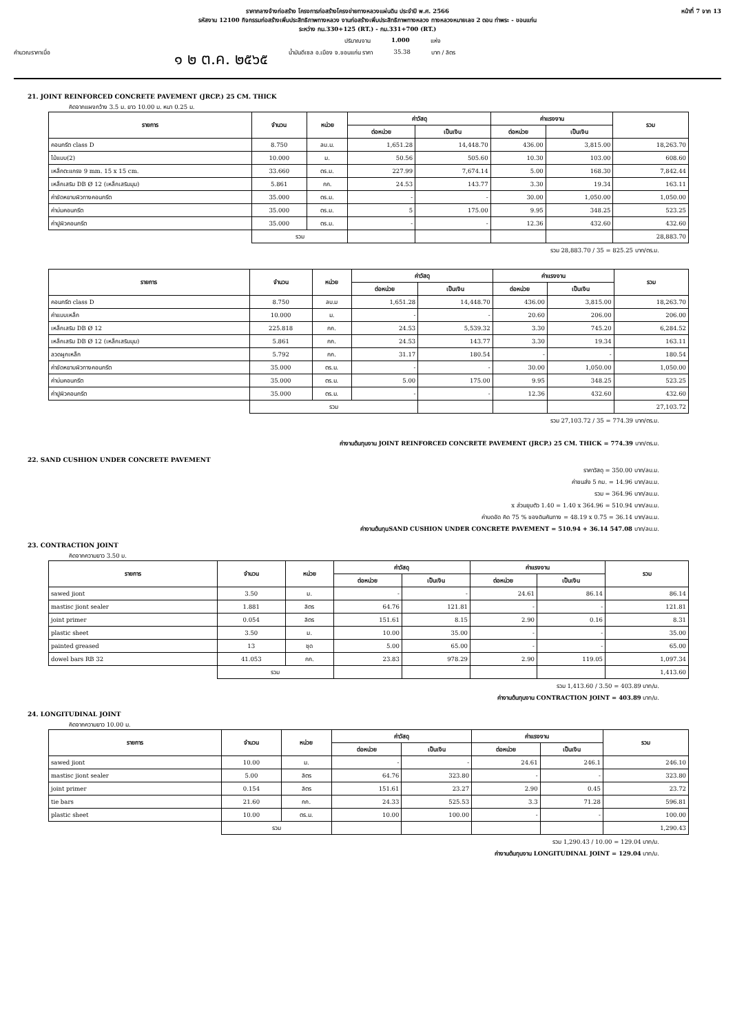ราคากลางจ้างก่อสร้าง โครงการก่อสร้างโครงข่ายทางหลวงแผ่นดิน ประจำปี พ.ศ. 2566 หน้าที่ 7 จาก 13
รหัสงาน 12100 กิจกรรมก่อสร้างเพิ่มประสิทธิภาพทางหลวง งานก่อสร้างเพิ่มประสิทธิภาพทางหลวง ทางหลวงหมายเลข 2 ตอน ท่าพระ - ขอนแก่น
ระหว่าง กม.330+125 (RT.) - กม.331+700 (RT.)
ปริมาณงาน 1.000 แห่ง
คำนวณราคาเมื่อ ๑ ๒ ต.ค. ๒๕๖๕ น้ำมันดีเซล อ.เมือง จ.ขอนแก่น ราคา 35.38 บาท / ลิตร
21. JOINT REINFORCED CONCRETE PAVEMENT (JRCP.) 25 CM. THICK
คิดจากแผงกว้าง 3.5 ม. ยาว 10.00 ม. หนา 0.25 ม.
| รายการ | จำนวน | หน่วย | ค่าวัสดุ | | ค่าแรงงาน | | รวม |
| --- | --- | --- | --- | --- | --- | --- | --- |
| | | | ต่อหน่วย | เป็นเงิน | ต่อหน่วย | เป็นเงิน | |
| คอนกรีต class D | 8.750 | ลบ.ม. | 1,651.28 | 14,448.70 | 436.00 | 3,815.00 | 18,263.70 |
| ไม้แบบ(2) | 10.000 | ม. | 50.56 | 505.60 | 10.30 | 103.00 | 608.60 |
| เหล็กตะแกรง 9 mm. 15 x 15 cm. | 33.660 | ตร.ม. | 227.99 | 7,674.14 | 5.00 | 168.30 | 7,842.44 |
| เหล็กเสริม DB Ø 12 (เหล็กเสริมมุม) | 5.861 | กก. | 24.53 | 143.77 | 3.30 | 19.34 | 163.11 |
| ค่าขัดหยาบผิวทางคอนกรีต | 35.000 | ตร.ม. | - | - | 30.00 | 1,050.00 | 1,050.00 |
| ค่าบ่มคอนกรีต | 35.000 | ตร.ม. | 5 | 175.00 | 9.95 | 348.25 | 523.25 |
| ค่าปูผิวคอนกรีต | 35.000 | ตร.ม. | - | - | 12.36 | 432.60 | 432.60 |
| | รวม | | | | | | 28,883.70 |
รวม 28,883.70 / 35 = 825.25 บาท/ตร.ม.
| รายการ | จำนวน | หน่วย | ค่าวัสดุ | | ค่าแรงงาน | | รวม |
| --- | --- | --- | --- | --- | --- | --- | --- |
| | | | ต่อหน่วย | เป็นเงิน | ต่อหน่วย | เป็นเงิน | |
| คอนกรีต class D | 8.750 | ลบ.ม | 1,651.28 | 14,448.70 | 436.00 | 3,815.00 | 18,263.70 |
| ค่าแบบเหล็ก | 10.000 | ม. | - | - | 20.60 | 206.00 | 206.00 |
| เหล็กเสริม DB Ø 12 | 225.818 | กก. | 24.53 | 5,539.32 | 3.30 | 745.20 | 6,284.52 |
| เหล็กเสริม DB Ø 12 (เหล็กเสริมมุม) | 5.861 | กก. | 24.53 | 143.77 | 3.30 | 19.34 | 163.11 |
| ลวดผูกเหล็ก | 5.792 | กก. | 31.17 | 180.54 | - | - | 180.54 |
| ค่าขัดหยาบผิวทางคอนกรีต | 35.000 | ตร.ม. | - | - | 30.00 | 1,050.00 | 1,050.00 |
| ค่าบ่มคอนกรีต | 35.000 | ตร.ม. | 5.00 | 175.00 | 9.95 | 348.25 | 523.25 |
| ค่าปูผิวคอนกรีต | 35.000 | ตร.ม. | - | - | 12.36 | 432.60 | 432.60 |
| | รวม | | | | | | 27,103.72 |
รวม 27,103.72 / 35 = 774.39 บาท/ตร.ม.
ค่างานต้นทุนงาน JOINT REINFORCED CONCRETE PAVEMENT (JRCP.) 25 CM. THICK = 774.39 บาท/ตร.ม.
22. SAND CUSHION UNDER CONCRETE PAVEMENT
ราคาวัสดุ = 350.00 บาท/ลบ.ม.
ค่าขนส่ง 5 กม. = 14.96 บาท/ลบ.ม.
รวม = 364.96 บาท/ลบ.ม.
x ส่วนยุบตัว 1.40 = 1.40 x 364.96 = 510.94 บาท/ลบ.ม.
ค่าบดอัด คิด 75 % ของดินคันทาง = 48.19 x 0.75 = 36.14 บาท/ลบ.ม.
ค่างานต้นทุนSAND CUSHION UNDER CONCRETE PAVEMENT = 510.94 + 36.14 547.08 บาท/ลบ.ม.
23. CONTRACTION JOINT
คิดจากความยาว 3.50 ม.
| รายการ | จำนวน | หน่วย | ค่าวัสดุ | | ค่าแรงงาน | | รวม |
| --- | --- | --- | --- | --- | --- | --- | --- |
| | | | ต่อหน่วย | เป็นเงิน | ต่อหน่วย | เป็นเงิน | |
| sawed jiont | 3.50 | ม. | - | - | 24.61 | 86.14 | 86.14 |
| mastisc jiont sealer | 1.881 | ลิตร | 64.76 | 121.81 | - | - | 121.81 |
| joint primer | 0.054 | ลิตร | 151.61 | 8.15 | 2.90 | 0.16 | 8.31 |
| plastic sheet | 3.50 | ม. | 10.00 | 35.00 | - | - | 35.00 |
| painted greased | 13 | ชุด | 5.00 | 65.00 | - | - | 65.00 |
| dowel bars RB 32 | 41.053 | กก. | 23.83 | 978.29 | 2.90 | 119.05 | 1,097.34 |
| | รวม | | | | | | 1,413.60 |
รวม 1,413.60 / 3.50 = 403.89 บาท/ม.
ค่างานต้นทุนงาน CONTRACTION JOINT = 403.89 บาท/ม.
24. LONGITUDINAL JOINT
คิดจากความยาว 10.00 ม.
| รายการ | จำนวน | หน่วย | ค่าวัสดุ | | ค่าแรงงาน | | รวม |
| --- | --- | --- | --- | --- | --- | --- | --- |
| | | | ต่อหน่วย | เป็นเงิน | ต่อหน่วย | เป็นเงิน | |
| sawed jiont | 10.00 | ม. | - | - | 24.61 | 246.1 | 246.10 |
| mastisc jiont sealer | 5.00 | ลิตร | 64.76 | 323.80 | - | - | 323.80 |
| joint primer | 0.154 | ลิตร | 151.61 | 23.27 | 2.90 | 0.45 | 23.72 |
| tie bars | 21.60 | กก. | 24.33 | 525.53 | 3.3 | 71.28 | 596.81 |
| plastic sheet | 10.00 | ตร.ม. | 10.00 | 100.00 | - | - | 100.00 |
| | รวม | | | | | | 1,290.43 |
รวม 1,290.43 / 10.00 = 129.04 บาท/ม.
ค่างานต้นทุนงาน LONGITUDINAL JOINT = 129.04 บาท/ม.